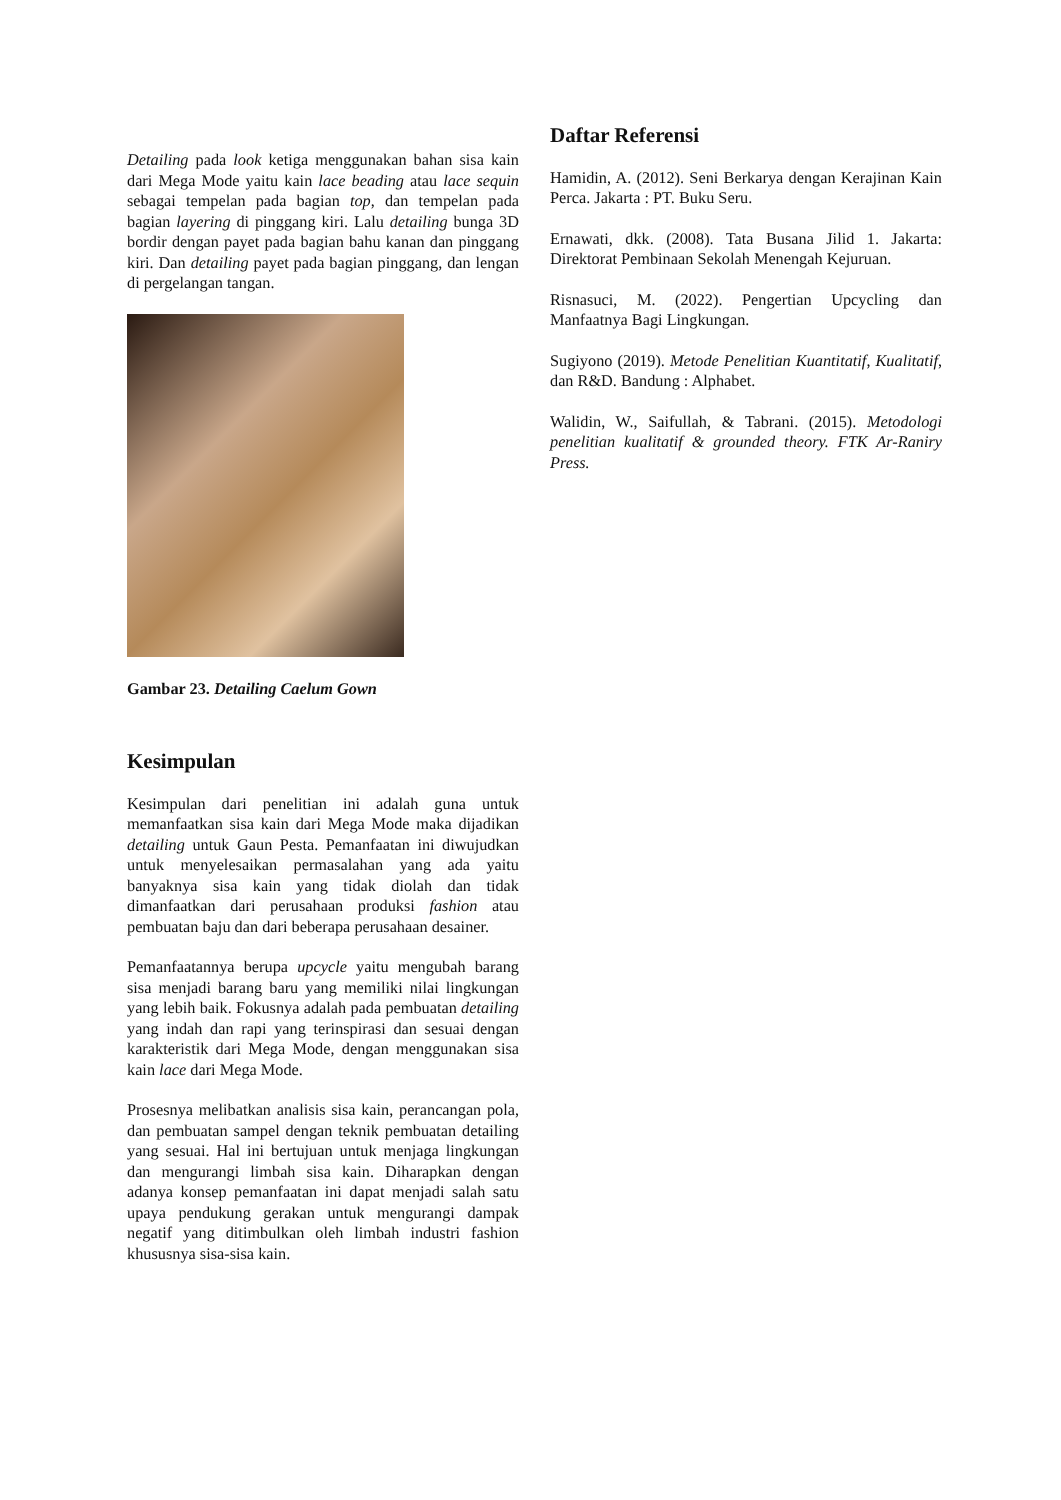Detailing pada look ketiga menggunakan bahan sisa kain dari Mega Mode yaitu kain lace beading atau lace sequin sebagai tempelan pada bagian top, dan tempelan pada bagian layering di pinggang kiri. Lalu detailing bunga 3D bordir dengan payet pada bagian bahu kanan dan pinggang kiri. Dan detailing payet pada bagian pinggang, dan lengan di pergelangan tangan.
Gambar 23. Detailing Caelum Gown
Kesimpulan
Kesimpulan dari penelitian ini adalah guna untuk memanfaatkan sisa kain dari Mega Mode maka dijadikan detailing untuk Gaun Pesta. Pemanfaatan ini diwujudkan untuk menyelesaikan permasalahan yang ada yaitu banyaknya sisa kain yang tidak diolah dan tidak dimanfaatkan dari perusahaan produksi fashion atau pembuatan baju dan dari beberapa perusahaan desainer.
Pemanfaatannya berupa upcycle yaitu mengubah barang sisa menjadi barang baru yang memiliki nilai lingkungan yang lebih baik. Fokusnya adalah pada pembuatan detailing yang indah dan rapi yang terinspirasi dan sesuai dengan karakteristik dari Mega Mode, dengan menggunakan sisa kain lace dari Mega Mode.
Prosesnya melibatkan analisis sisa kain, perancangan pola, dan pembuatan sampel dengan teknik pembuatan detailing yang sesuai. Hal ini bertujuan untuk menjaga lingkungan dan mengurangi limbah sisa kain. Diharapkan dengan adanya konsep pemanfaatan ini dapat menjadi salah satu upaya pendukung gerakan untuk mengurangi dampak negatif yang ditimbulkan oleh limbah industri fashion khususnya sisa-sisa kain.
Daftar Referensi
Hamidin, A. (2012). Seni Berkarya dengan Kerajinan Kain Perca. Jakarta : PT. Buku Seru.
Ernawati, dkk. (2008). Tata Busana Jilid 1. Jakarta: Direktorat Pembinaan Sekolah Menengah Kejuruan.
Risnasuci, M. (2022). Pengertian Upcycling dan Manfaatnya Bagi Lingkungan.
Sugiyono (2019). Metode Penelitian Kuantitatif, Kualitatif, dan R&D. Bandung : Alphabet.
Walidin, W., Saifullah, & Tabrani. (2015). Metodologi penelitian kualitatif & grounded theory. FTK Ar-Raniry Press.